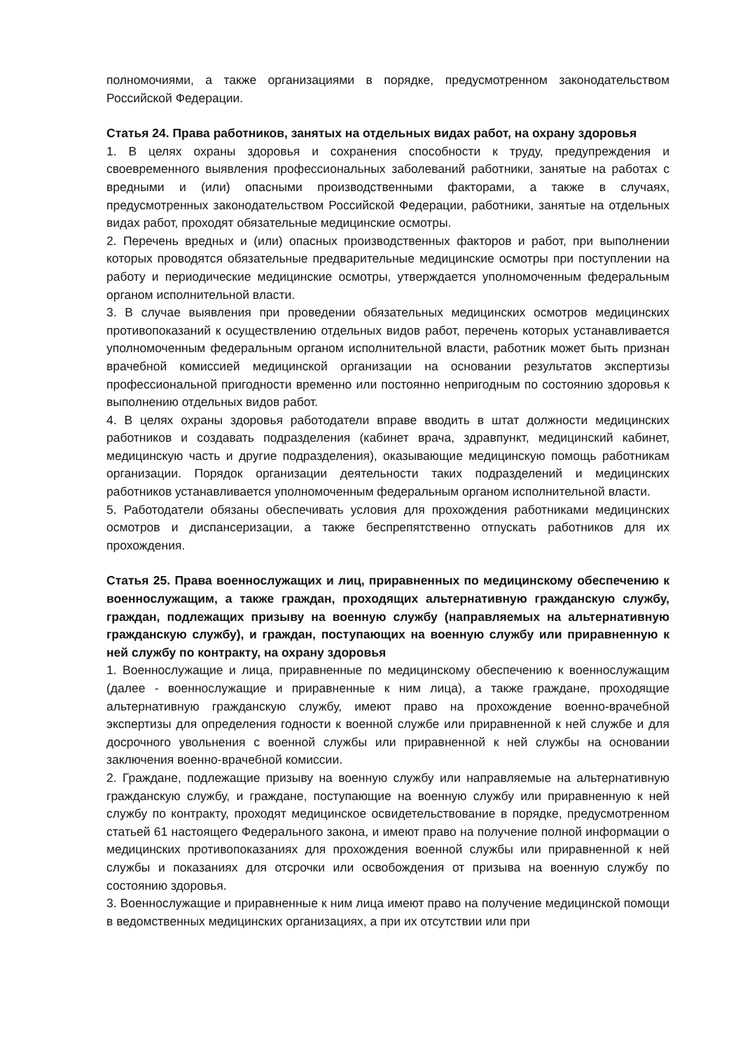полномочиями, а также организациями в порядке, предусмотренном законодательством Российской Федерации.
Статья 24. Права работников, занятых на отдельных видах работ, на охрану здоровья
1. В целях охраны здоровья и сохранения способности к труду, предупреждения и своевременного выявления профессиональных заболеваний работники, занятые на работах с вредными и (или) опасными производственными факторами, а также в случаях, предусмотренных законодательством Российской Федерации, работники, занятые на отдельных видах работ, проходят обязательные медицинские осмотры.
2. Перечень вредных и (или) опасных производственных факторов и работ, при выполнении которых проводятся обязательные предварительные медицинские осмотры при поступлении на работу и периодические медицинские осмотры, утверждается уполномоченным федеральным органом исполнительной власти.
3. В случае выявления при проведении обязательных медицинских осмотров медицинских противопоказаний к осуществлению отдельных видов работ, перечень которых устанавливается уполномоченным федеральным органом исполнительной власти, работник может быть признан врачебной комиссией медицинской организации на основании результатов экспертизы профессиональной пригодности временно или постоянно непригодным по состоянию здоровья к выполнению отдельных видов работ.
4. В целях охраны здоровья работодатели вправе вводить в штат должности медицинских работников и создавать подразделения (кабинет врача, здравпункт, медицинский кабинет, медицинскую часть и другие подразделения), оказывающие медицинскую помощь работникам организации. Порядок организации деятельности таких подразделений и медицинских работников устанавливается уполномоченным федеральным органом исполнительной власти.
5. Работодатели обязаны обеспечивать условия для прохождения работниками медицинских осмотров и диспансеризации, а также беспрепятственно отпускать работников для их прохождения.
Статья 25. Права военнослужащих и лиц, приравненных по медицинскому обеспечению к военнослужащим, а также граждан, проходящих альтернативную гражданскую службу, граждан, подлежащих призыву на военную службу (направляемых на альтернативную гражданскую службу), и граждан, поступающих на военную службу или приравненную к ней службу по контракту, на охрану здоровья
1. Военнослужащие и лица, приравненные по медицинскому обеспечению к военнослужащим (далее - военнослужащие и приравненные к ним лица), а также граждане, проходящие альтернативную гражданскую службу, имеют право на прохождение военно-врачебной экспертизы для определения годности к военной службе или приравненной к ней службе и для досрочного увольнения с военной службы или приравненной к ней службы на основании заключения военно-врачебной комиссии.
2. Граждане, подлежащие призыву на военную службу или направляемые на альтернативную гражданскую службу, и граждане, поступающие на военную службу или приравненную к ней службу по контракту, проходят медицинское освидетельствование в порядке, предусмотренном статьей 61 настоящего Федерального закона, и имеют право на получение полной информации о медицинских противопоказаниях для прохождения военной службы или приравненной к ней службы и показаниях для отсрочки или освобождения от призыва на военную службу по состоянию здоровья.
3. Военнослужащие и приравненные к ним лица имеют право на получение медицинской помощи в ведомственных медицинских организациях, а при их отсутствии или при